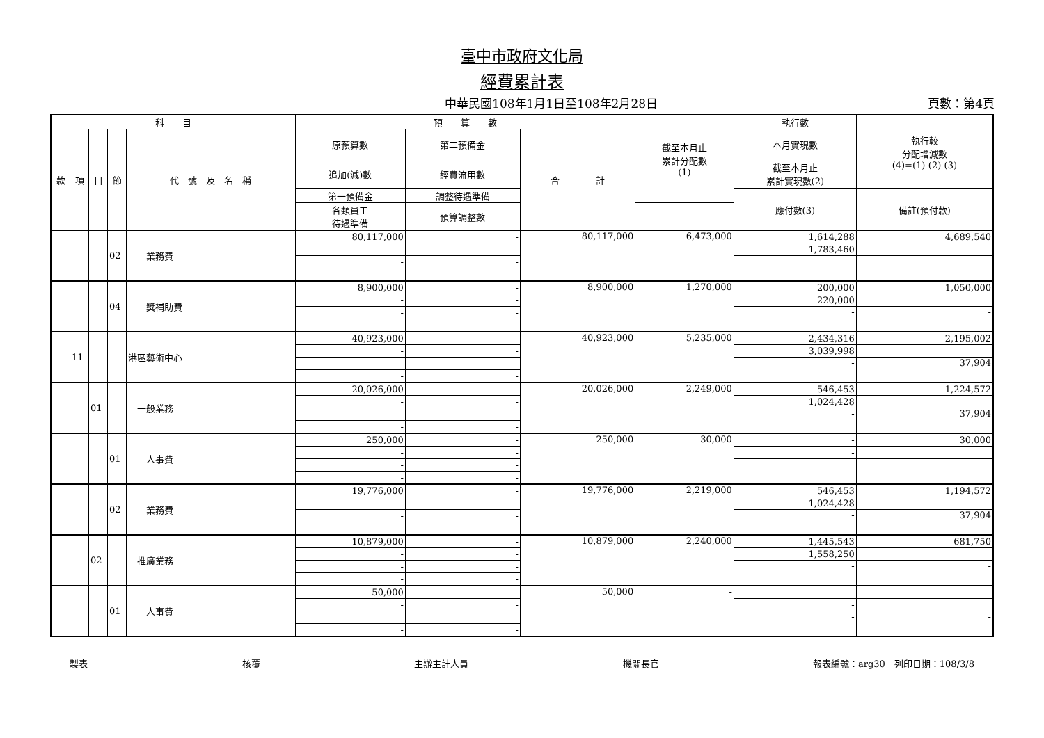臺中市政府文化局
經費累計表
中華民國108年1月1日至108年2月28日 頁數：第4頁
| 科 目 | | | | | 預 算 數 | | | 截至本月止 累計分配數 (1) | 執行數 | 執行較 分配增減數 (4)=(1)-(2)-(3) |
| --- | --- | --- | --- | --- | --- | --- | --- | --- | --- | --- |
| 款 | 項 | 目 | 節 | 代 號 及 名 稱 | 原預算數 | 第二預備金 | 合 計 | | 本月實現數 | |
| | | | | | 追加(減)數 | 經費流用數 | | | 截至本月止 累計實現數(2) | |
| | | | | | 第一預備金 | 調整待遇準備 | | | 應付數(3) | 備註(預付款) |
| | | | | | 各類員工 待遇準備 | 預算調整數 | | | | |
| | | | 02 | 業務費 | 80,117,000 | - | 80,117,000 | 6,473,000 | 1,614,288 | 4,689,540 |
| | | | | | - | - | | | 1,783,460 | |
| | | | | | - | - | | | - | - |
| | | | | | - | - | | | | |
| | | | 04 | 獎補助費 | 8,900,000 | - | 8,900,000 | 1,270,000 | 200,000 | 1,050,000 |
| | | | | | - | - | | | 220,000 | |
| | | | | | - | - | | | - | - |
| | | | | | - | - | | | | |
| | 11 | | | 港區藝術中心 | 40,923,000 | - | 40,923,000 | 5,235,000 | 2,434,316 | 2,195,002 |
| | | | | | - | - | | | 3,039,998 | |
| | | | | | - | - | | | - | 37,904 |
| | | | | | - | - | | | | |
| | | 01 | | 一般業務 | 20,026,000 | - | 20,026,000 | 2,249,000 | 546,453 | 1,224,572 |
| | | | | | - | - | | | 1,024,428 | |
| | | | | | - | - | | | - | 37,904 |
| | | | | | - | - | | | | |
| | | | 01 | 人事費 | 250,000 | - | 250,000 | 30,000 | - | 30,000 |
| | | | | | - | - | | | - | |
| | | | | | - | - | | | - | - |
| | | | | | - | - | | | | |
| | | | 02 | 業務費 | 19,776,000 | - | 19,776,000 | 2,219,000 | 546,453 | 1,194,572 |
| | | | | | - | - | | | 1,024,428 | |
| | | | | | - | - | | | - | 37,904 |
| | | | | | - | - | | | | |
| | | 02 | | 推廣業務 | 10,879,000 | - | 10,879,000 | 2,240,000 | 1,445,543 | 681,750 |
| | | | | | - | - | | | 1,558,250 | |
| | | | | | - | - | | | - | - |
| | | | | | - | - | | | | |
| | | | 01 | 人事費 | 50,000 | - | 50,000 | - | - | - |
| | | | | | - | - | | | - | |
| | | | | | - | - | | | - | - |
| | | | | | - | - | | | | |
製表 核覆 主辦主計人員 機關長官 報表編號：arg30　列印日期：108/3/8